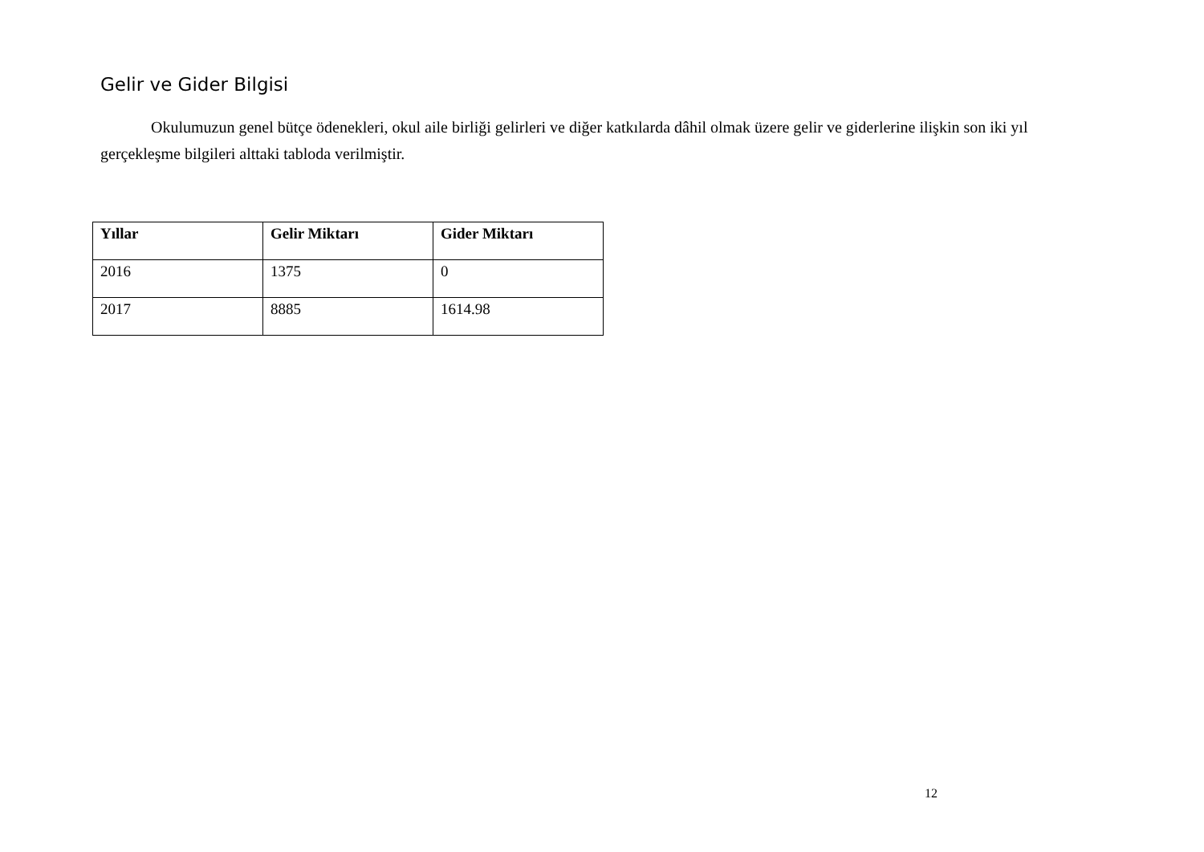Gelir ve Gider Bilgisi
Okulumuzun genel bütçe ödenekleri, okul aile birliği gelirleri ve diğer katkılarda dâhil olmak üzere gelir ve giderlerine ilişkin son iki yıl gerçekleşme bilgileri alttaki tabloda verilmiştir.
| Yıllar | Gelir Miktarı | Gider Miktarı |
| --- | --- | --- |
| 2016 | 1375 | 0 |
| 2017 | 8885 | 1614.98 |
12